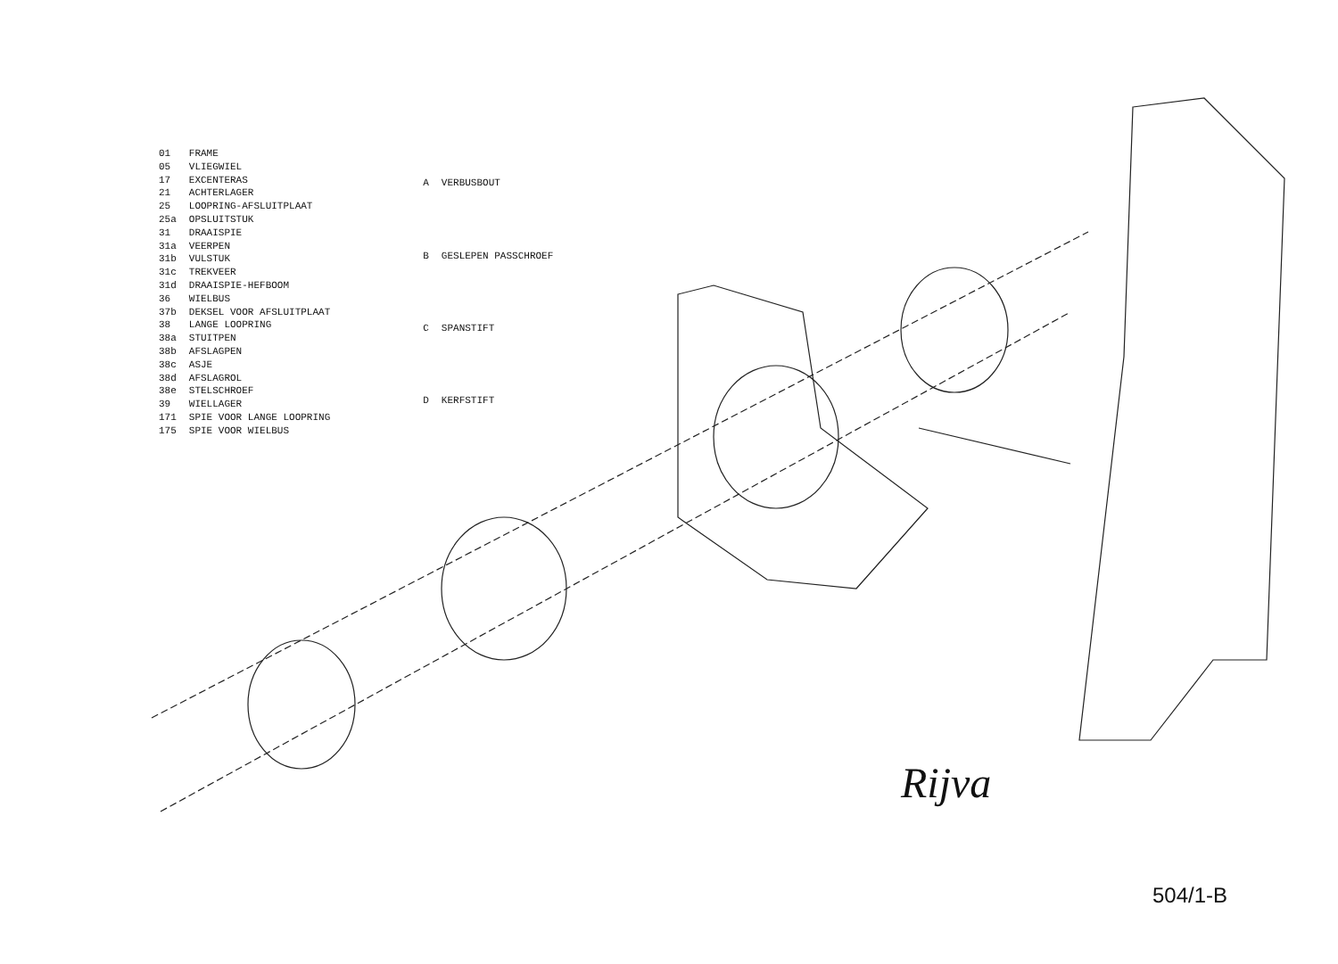| 01 | FRAME |
| 05 | VLIEGWIEL |
| 17 | EXCENTERAS |
| 21 | ACHTERLAGER |
| 25 | LOOPRING-AFSLUITPLAAT |
| 25a | OPSLUITSTUK |
| 31 | DRAAISPIE |
| 31a | VEERPEN |
| 31b | VULSTUK |
| 31c | TREKVEER |
| 31d | DRAAISPIE-HEFBOOM |
| 36 | WIELBUS |
| 37b | DEKSEL VOOR AFSLUITPLAAT |
| 38 | LANGE LOOPRING |
| 38a | STUITPEN |
| 38b | AFSLAGPEN |
| 38c | ASJE |
| 38d | AFSLAGROL |
| 38e | STELSCHROEF |
| 39 | WIELLAGER |
| 171 | SPIE VOOR LANGE LOOPRING |
| 175 | SPIE VOOR WIELBUS |
| A | VERBUSBOUT |
| B | GESLEPEN PASSCHROEF |
| C | SPANSTIFT |
| D | KERFSTIFT |
Rijva
504/1-B